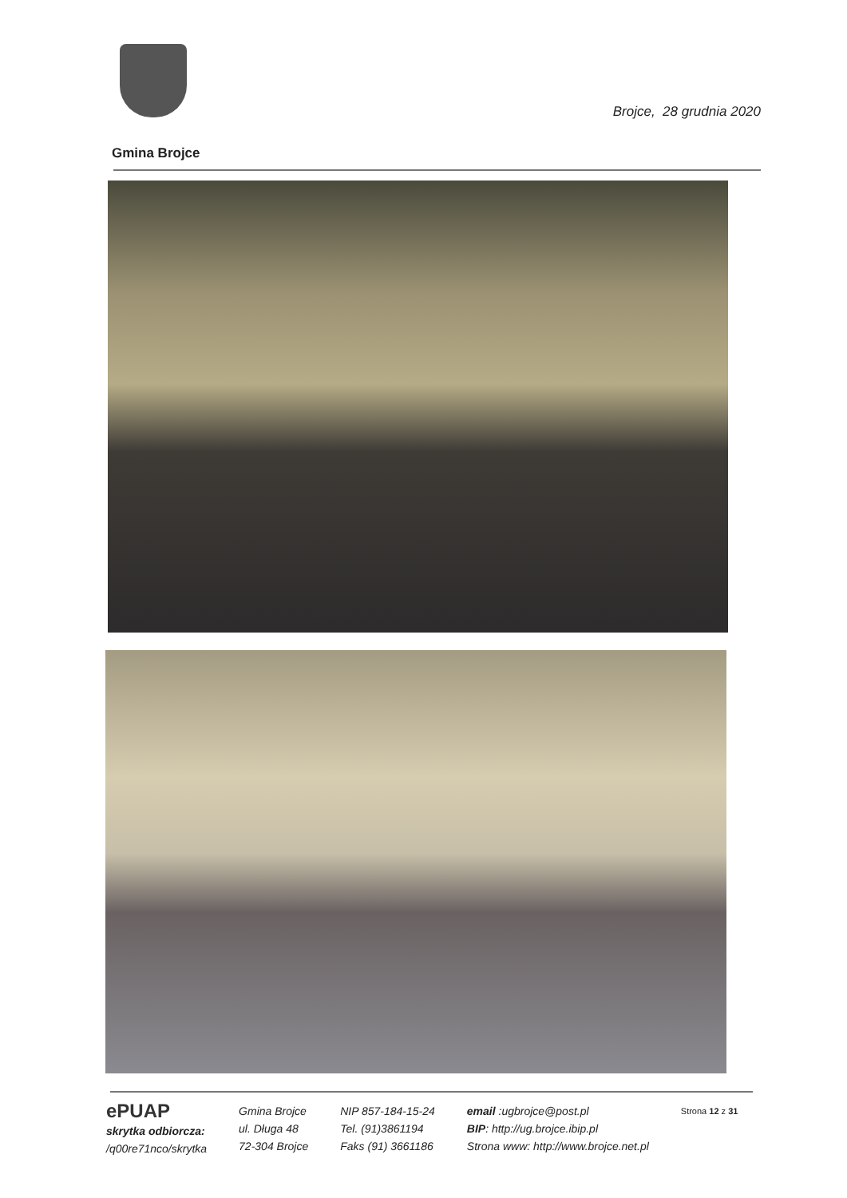Brojce, 28 grudnia 2020
Gmina Brojce
ePUAP
skrytka odbiorcza:
/q00re71nco/skrytka
Gmina Brojce
ul. Długa 48
72-304 Brojce
NIP 857-184-15-24
Tel. (91)3861194
Faks (91) 3661186
email :ugbrojce@post.pl
BIP: http://ug.brojce.ibip.pl
Strona www: http://www.brojce.net.pl
Strona 12 z 31